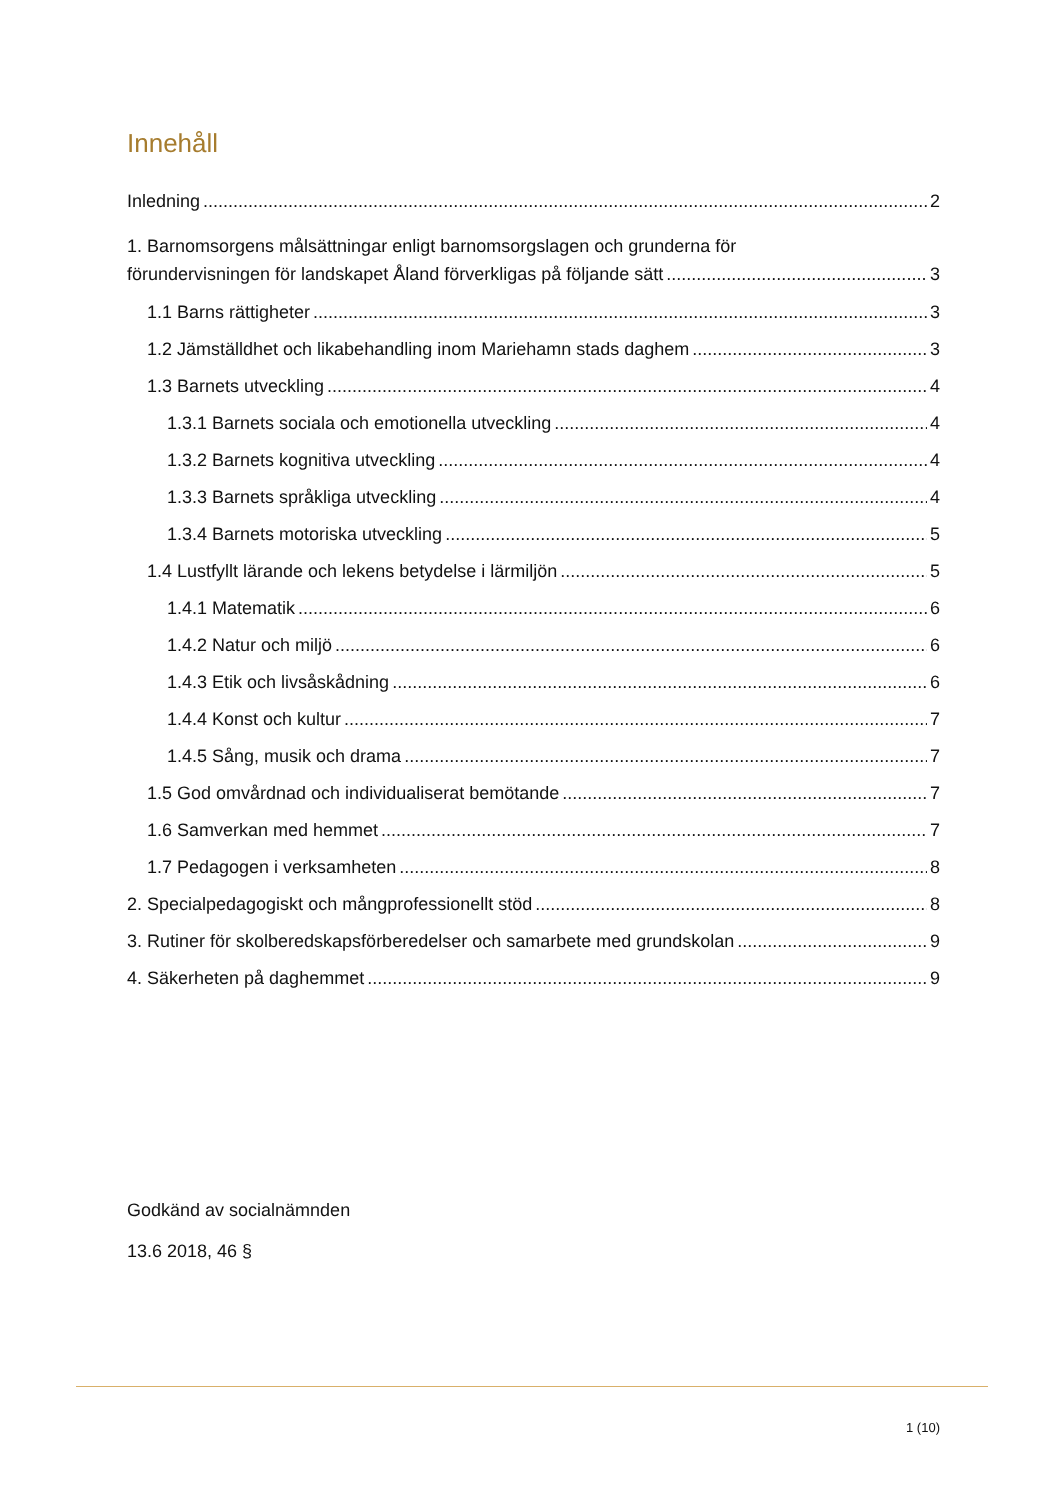Innehåll
Inledning 2
1. Barnomsorgens målsättningar enligt barnomsorgslagen och grunderna för
förundervisningen för landskapet Åland förverkligas på följande sätt 3
1.1 Barns rättigheter 3
1.2 Jämställdhet och likabehandling inom Mariehamn stads daghem 3
1.3 Barnets utveckling 4
1.3.1 Barnets sociala och emotionella utveckling 4
1.3.2 Barnets kognitiva utveckling 4
1.3.3 Barnets språkliga utveckling 4
1.3.4 Barnets motoriska utveckling 5
1.4 Lustfyllt lärande och lekens betydelse i lärmiljön 5
1.4.1 Matematik 6
1.4.2 Natur och miljö 6
1.4.3 Etik och livsåskådning 6
1.4.4 Konst och kultur 7
1.4.5 Sång, musik och drama 7
1.5 God omvårdnad och individualiserat bemötande 7
1.6 Samverkan med hemmet 7
1.7 Pedagogen i verksamheten 8
2. Specialpedagogiskt och mångprofessionellt stöd 8
3. Rutiner för skolberedskapsförberedelser och samarbete med grundskolan 9
4. Säkerheten på daghemmet 9
Godkänd av socialnämnden
13.6 2018, 46 §
1 (10)